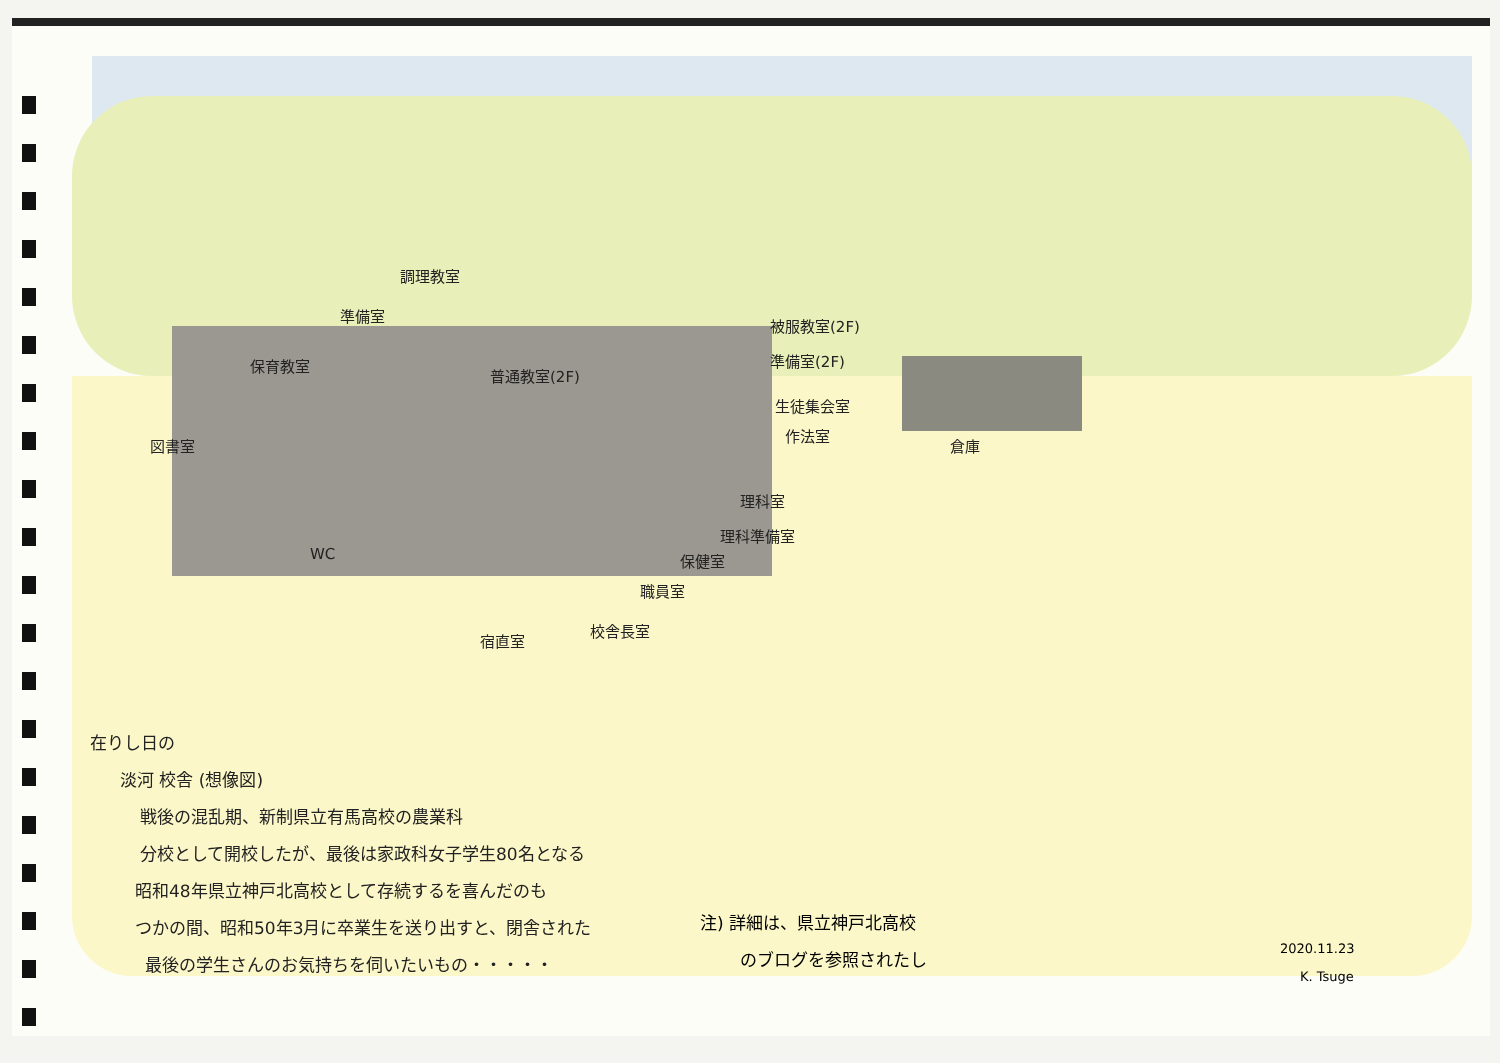調理教室
準備室
保育教室
普通教室(2F)
図書室
被服教室(2F)
準備室(2F)
生徒集会室
作法室
倉庫
理科室
理科準備室
保健室
職員室
WC
校舎長室
宿直室
在りし日の
淡河 校舎 (想像図)
戦後の混乱期、新制県立有馬高校の農業科
分校として開校したが、最後は家政科女子学生80名となる
昭和48年県立神戸北高校として存続するを喜んだのも
つかの間、昭和50年3月に卒業生を送り出すと、閉舎された
最後の学生さんのお気持ちを伺いたいもの・・・・・
注) 詳細は、県立神戸北高校
のブログを参照されたし
2020.11.23
K. Tsuge